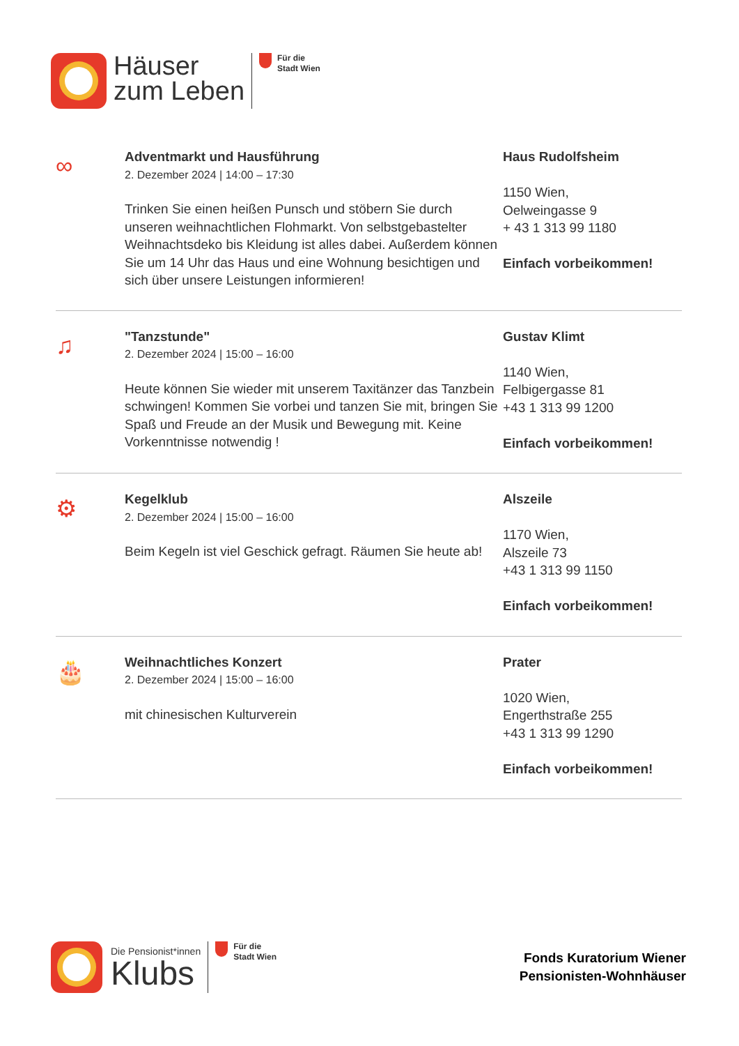Häuser
zum Leben
Für die
Stadt Wien
∞
Adventmarkt und Hausführung
2. Dezember 2024 | 14:00 – 17:30
Trinken Sie einen heißen Punsch und stöbern Sie durch unseren weihnachtlichen Flohmarkt. Von selbstgebastelter Weihnachtsdeko bis Kleidung ist alles dabei. Außerdem können Sie um 14 Uhr das Haus und eine Wohnung besichtigen und sich über unsere Leistungen informieren!
Haus Rudolfsheim
1150 Wien,
Oelweingasse 9
+ 43 1 313 99 1180
Einfach vorbeikommen!
♫
"Tanzstunde"
2. Dezember 2024 | 15:00 – 16:00
Heute können Sie wieder mit unserem Taxitänzer das Tanzbein schwingen! Kommen Sie vorbei und tanzen Sie mit, bringen Sie Spaß und Freude an der Musik und Bewegung mit. Keine Vorkenntnisse notwendig !
Gustav Klimt
1140 Wien,
Felbigergasse 81
+43 1 313 99 1200
Einfach vorbeikommen!
⚙
Kegelklub
2. Dezember 2024 | 15:00 – 16:00
Beim Kegeln ist viel Geschick gefragt. Räumen Sie heute ab!
Alszeile
1170 Wien,
Alszeile 73
+43 1 313 99 1150
Einfach vorbeikommen!
🎂
Weihnachtliches Konzert
2. Dezember 2024 | 15:00 – 16:00
mit chinesischen Kulturverein
Prater
1020 Wien,
Engerthstraße 255
+43 1 313 99 1290
Einfach vorbeikommen!
Die Pensionist*innen
Klubs
Für die
Stadt Wien
Fonds Kuratorium Wiener
Pensionisten-Wohnhäuser